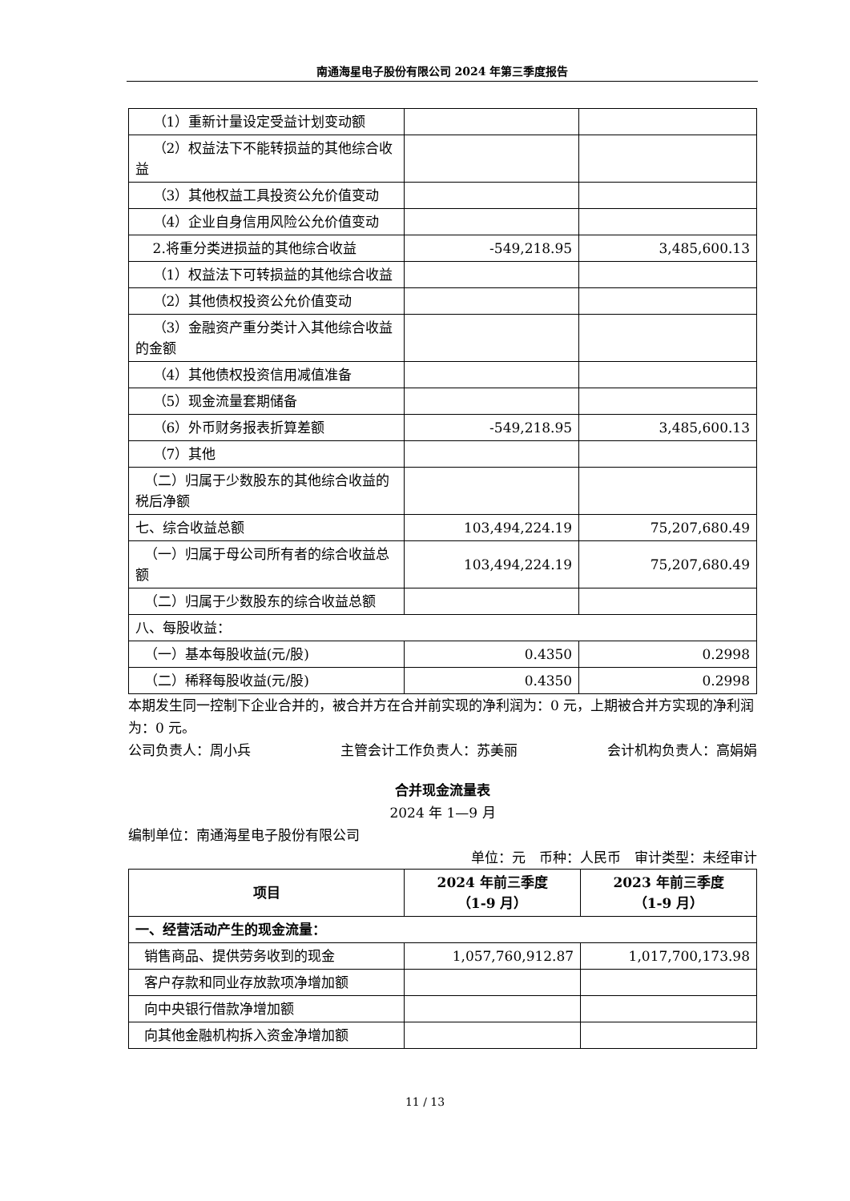南通海星电子股份有限公司 2024 年第三季度报告
| （1）重新计量设定受益计划变动额 | | |
| （2）权益法下不能转损益的其他综合收益 | | |
| （3）其他权益工具投资公允价值变动 | | |
| （4）企业自身信用风险公允价值变动 | | |
| 2.将重分类进损益的其他综合收益 | -549,218.95 | 3,485,600.13 |
| （1）权益法下可转损益的其他综合收益 | | |
| （2）其他债权投资公允价值变动 | | |
| （3）金融资产重分类计入其他综合收益的金额 | | |
| （4）其他债权投资信用减值准备 | | |
| （5）现金流量套期储备 | | |
| （6）外币财务报表折算差额 | -549,218.95 | 3,485,600.13 |
| （7）其他 | | |
| （二）归属于少数股东的其他综合收益的税后净额 | | |
| 七、综合收益总额 | 103,494,224.19 | 75,207,680.49 |
| （一）归属于母公司所有者的综合收益总额 | 103,494,224.19 | 75,207,680.49 |
| （二）归属于少数股东的综合收益总额 | | |
| 八、每股收益： | | |
| （一）基本每股收益(元/股) | 0.4350 | 0.2998 |
| （二）稀释每股收益(元/股) | 0.4350 | 0.2998 |
本期发生同一控制下企业合并的，被合并方在合并前实现的净利润为：0 元，上期被合并方实现的净利润为：0 元。
公司负责人：周小兵 主管会计工作负责人：苏美丽 会计机构负责人：高娟娟
合并现金流量表
2024 年 1—9 月
编制单位：南通海星电子股份有限公司
单位：元　币种：人民币　审计类型：未经审计
| 项目 | 2024 年前三季度 （1-9 月） | 2023 年前三季度 （1-9 月） |
| --- | --- | --- |
| 一、经营活动产生的现金流量： | | |
| 销售商品、提供劳务收到的现金 | 1,057,760,912.87 | 1,017,700,173.98 |
| 客户存款和同业存放款项净增加额 | | |
| 向中央银行借款净增加额 | | |
| 向其他金融机构拆入资金净增加额 | | |
11 / 13